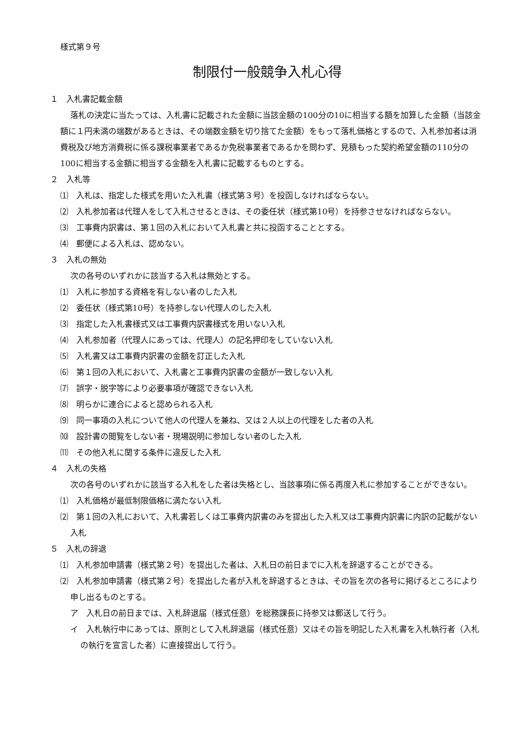様式第９号
制限付一般競争入札心得
１　入札書記載金額
落札の決定に当たっては、入札書に記載された金額に当該金額の100分の10に相当する額を加算した金額（当該金額に１円未満の端数があるときは、その端数金額を切り捨てた金額）をもって落札価格とするので、入札参加者は消費税及び地方消費税に係る課税事業者であるか免税事業者であるかを問わず、見積もった契約希望金額の110分の100に相当する金額に相当する金額を入札書に記載するものとする。
２　入札等
⑴　入札は、指定した様式を用いた入札書（様式第３号）を投函しなければならない。
⑵　入札参加者は代理人をして入札させるときは、その委任状（様式第10号）を持参させなければならない。
⑶　工事費内訳書は、第１回の入札において入札書と共に投函することとする。
⑷　郵便による入札は、認めない。
３　入札の無効
次の各号のいずれかに該当する入札は無効とする。
⑴　入札に参加する資格を有しない者のした入札
⑵　委任状（様式第10号）を持参しない代理人のした入札
⑶　指定した入札書様式又は工事費内訳書様式を用いない入札
⑷　入札参加者（代理人にあっては、代理人）の記名押印をしていない入札
⑸　入札書又は工事費内訳書の金額を訂正した入札
⑹　第１回の入札において、入札書と工事費内訳書の金額が一致しない入札
⑺　誤字・脱字等により必要事項が確認できない入札
⑻　明らかに連合によると認められる入札
⑼　同一事項の入札について他人の代理人を兼ね、又は２人以上の代理をした者の入札
⑽　設計書の閲覧をしない者・現場説明に参加しない者のした入札
⑾　その他入札に関する条件に違反した入札
４　入札の失格
次の各号のいずれかに該当する入札をした者は失格とし、当該事項に係る再度入札に参加することができない。
⑴　入札価格が最低制限価格に満たない入札
⑵　第１回の入札において、入札書若しくは工事費内訳書のみを提出した入札又は工事費内訳書に内訳の記載がない入札
５　入札の辞退
⑴　入札参加申請書（様式第２号）を提出した者は、入札日の前日までに入札を辞退することができる。
⑵　入札参加申請書（様式第２号）を提出した者が入札を辞退するときは、その旨を次の各号に掲げるところにより申し出るものとする。
ア　入札日の前日までは、入札辞退届（様式任意）を総務課長に持参又は郵送して行う。
イ　入札執行中にあっては、原則として入札辞退届（様式任意）又はその旨を明記した入札書を入札執行者（入札の執行を宣言した者）に直接提出して行う。